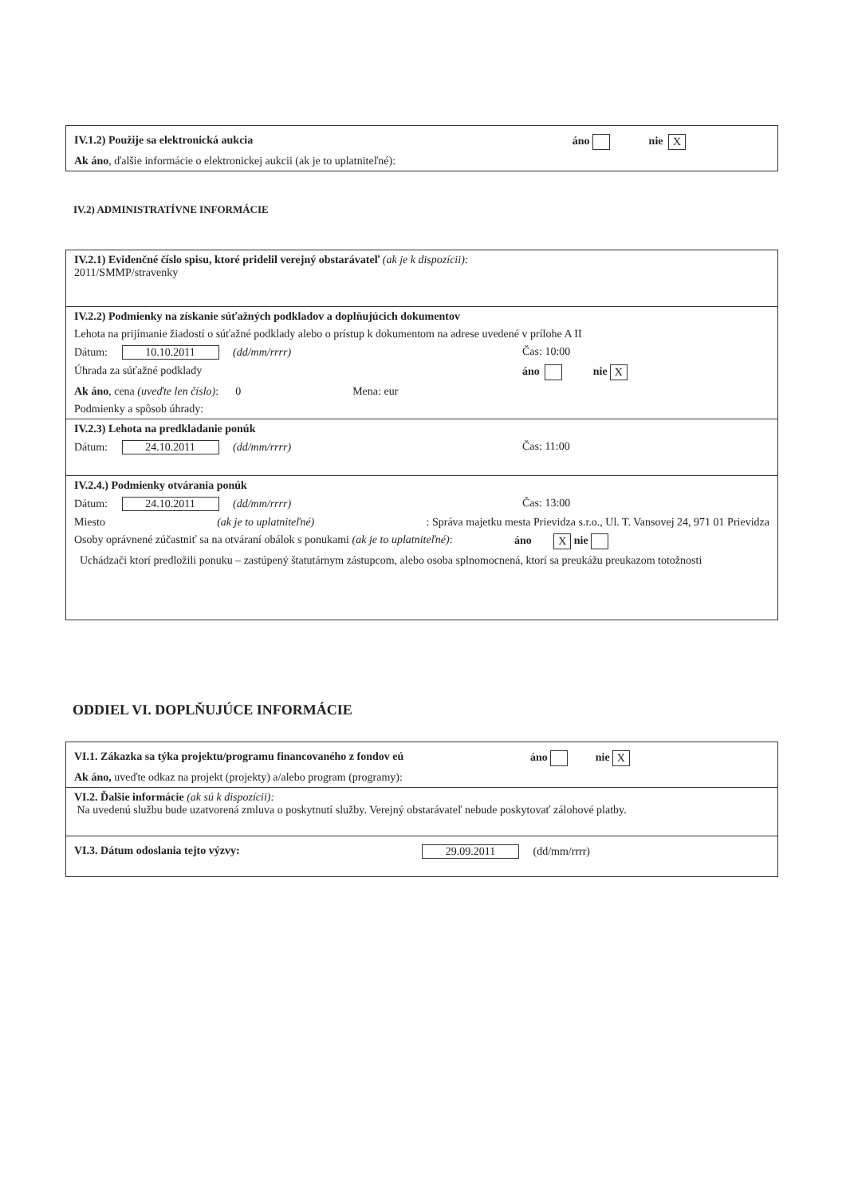IV.1.2) Použije sa elektronická aukcia áno nie X
Ak áno, ďalšie informácie o elektronickej aukcii (ak je to uplatniteľné):
IV.2) ADMINISTRATÍVNE INFORMÁCIE
IV.2.1) Evidenčné číslo spisu, ktoré pridelil verejný obstarávateľ (ak je k dispozícii):
2011/SMMP/stravenky
IV.2.2) Podmienky na získanie súťažných podkladov a doplňujúcich dokumentov
Lehota na prijímanie žiadostí o súťažné podklady alebo o prístup k dokumentom na adrese uvedené v prílohe A II
Dátum: 10.10.2011 (dd/mm/rrrr) Čas: 10:00
Úhrada za súťažné podklady áno nie X
Ak áno, cena (uveďte len číslo): 0 Mena: eur
Podmienky a spôsob úhrady:
IV.2.3) Lehota na predkladanie ponúk
Dátum: 24.10.2011 (dd/mm/rrrr) Čas: 11:00
IV.2.4.) Podmienky otvárania ponúk
Dátum: 24.10.2011 (dd/mm/rrrr) Čas: 13:00
Miesto (ak je to uplatniteľné): Správa majetku mesta Prievidza s.r.o., Ul. T. Vansovej 24, 971 01 Prievidza
Osoby oprávnené zúčastniť sa na otváraní obálok s ponukami (ak je to uplatniteľné): áno X nie
Uchádzači ktorí predložili ponuku – zastúpený štatutárnym zástupcom, alebo osoba splnomocnená, ktorí sa preukážu preukazom totožnosti
ODDIEL VI. DOPLŇUJÚCE INFORMÁCIE
VI.1. Zákazka sa týka projektu/programu financovaného z fondov eú áno nie X
Ak áno, uveďte odkaz na projekt (projekty) a/alebo program (programy):
VI.2. Ďalšie informácie (ak sú k dispozícii):
Na uvedenú službu bude uzatvorená zmluva o poskytnutí služby. Verejný obstarávateľ nebude poskytovať zálohové platby.
VI.3. Dátum odoslania tejto výzvy: 29.09.2011 (dd/mm/rrrr)